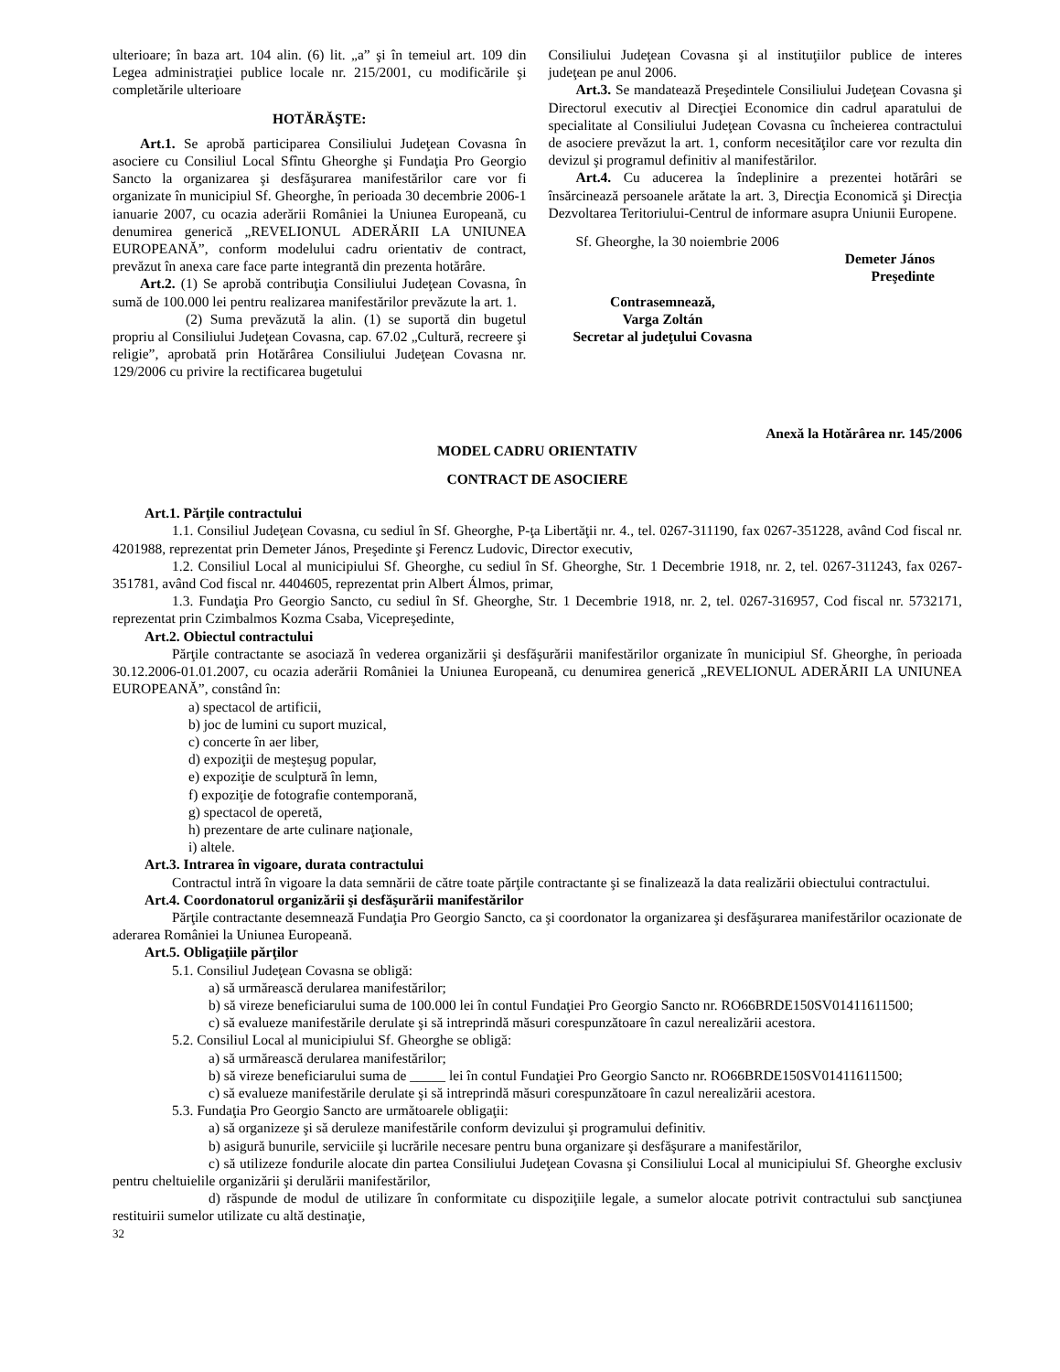ulterioare; în baza art. 104 alin. (6) lit. „a” şi în temeiul art. 109 din Legea administraţiei publice locale nr. 215/2001, cu modificările şi completările ulterioare
HOTĂRĂŞTE:
Art.1. Se aprobă participarea Consiliului Judeţean Covasna în asociere cu Consiliul Local Sfîntu Gheorghe şi Fundaţia Pro Georgio Sancto la organizarea şi desfăşurarea manifestărilor care vor fi organizate în municipiul Sf. Gheorghe, în perioada 30 decembrie 2006-1 ianuarie 2007, cu ocazia aderării României la Uniunea Europeană, cu denumirea generică „REVELIONUL ADERĂRII LA UNIUNEA EUROPEANĂ”, conform modelului cadru orientativ de contract, prevăzut în anexa care face parte integrantă din prezenta hotărâre.
Art.2. (1) Se aprobă contribuţia Consiliului Judeţean Covasna, în sumă de 100.000 lei pentru realizarea manifestărilor prevăzute la art. 1.
(2) Suma prevăzută la alin. (1) se suportă din bugetul propriu al Consiliului Judeţean Covasna, cap. 67.02 „Cultură, recreere şi religie”, aprobată prin Hotărârea Consiliului Judeţean Covasna nr. 129/2006 cu privire la rectificarea bugetului
Consiliului Judeţean Covasna şi al instituţiilor publice de interes judeţean pe anul 2006.
Art.3. Se mandatează Preşedintele Consiliului Judeţean Covasna şi Directorul executiv al Direcţiei Economice din cadrul aparatului de specialitate al Consiliului Judeţean Covasna cu încheierea contractului de asociere prevăzut la art. 1, conform necesităţilor care vor rezulta din devizul şi programul definitiv al manifestărilor.
Art.4. Cu aducerea la îndeplinire a prezentei hotărâri se însărcinează persoanele arătate la art. 3, Direcţia Economică şi Direcţia Dezvoltarea Teritoriului-Centrul de informare asupra Uniunii Europene.
Sf. Gheorghe, la 30 noiembrie 2006
Demeter János
Preşedinte
Contrasemnează,
Varga Zoltán
Secretar al judeţului Covasna
Anexă la Hotărârea nr. 145/2006
MODEL CADRU ORIENTATIV
CONTRACT DE ASOCIERE
Art.1. Părţile contractului
1.1. Consiliul Judeţean Covasna, cu sediul în Sf. Gheorghe, P-ţa Libertăţii nr. 4., tel. 0267-311190, fax 0267-351228, având Cod fiscal nr. 4201988, reprezentat prin Demeter János, Preşedinte şi Ferencz Ludovic, Director executiv,
1.2. Consiliul Local al municipiului Sf. Gheorghe, cu sediul în Sf. Gheorghe, Str. 1 Decembrie 1918, nr. 2, tel. 0267-311243, fax 0267-351781, având Cod fiscal nr. 4404605, reprezentat prin Albert Álmos, primar,
1.3. Fundaţia Pro Georgio Sancto, cu sediul în Sf. Gheorghe, Str. 1 Decembrie 1918, nr. 2, tel. 0267-316957, Cod fiscal nr. 5732171, reprezentat prin Czimbalmos Kozma Csaba, Vicepreşedinte,
Art.2. Obiectul contractului
Părţile contractante se asociază în vederea organizării şi desfăşurării manifestărilor organizate în municipiul Sf. Gheorghe, în perioada 30.12.2006-01.01.2007, cu ocazia aderării României la Uniunea Europeană, cu denumirea generică „REVELIONUL ADERĂRII LA UNIUNEA EUROPEANĂ”, constând în:
a) spectacol de artificii,
b) joc de lumini cu suport muzical,
c) concerte în aer liber,
d) expoziţii de meşteşug popular,
e) expoziţie de sculptură în lemn,
f) expoziţie de fotografie contemporană,
g) spectacol de operetă,
h) prezentare de arte culinare naţionale,
i) altele.
Art.3. Intrarea în vigoare, durata contractului
Contractul intră în vigoare la data semnării de către toate părţile contractante şi se finalizează la data realizării obiectului contractului.
Art.4. Coordonatorul organizării şi desfăşurării manifestărilor
Părţile contractante desemnează Fundaţia Pro Georgio Sancto, ca şi coordonator la organizarea şi desfăşurarea manifestărilor ocazionate de aderarea României la Uniunea Europeană.
Art.5. Obligaţiile părţilor
5.1. Consiliul Judeţean Covasna se obligă:
a) să urmărească derularea manifestărilor;
b) să vireze beneficiarului suma de 100.000 lei în contul Fundaţiei Pro Georgio Sancto nr. RO66BRDE150SV01411611500;
c) să evalueze manifestările derulate şi să intreprindă măsuri corespunzătoare în cazul nerealizării acestora.
5.2. Consiliul Local al municipiului Sf. Gheorghe se obligă:
a) să urmărească derularea manifestărilor;
b) să vireze beneficiarului suma de _____ lei în contul Fundaţiei Pro Georgio Sancto nr. RO66BRDE150SV01411611500;
c) să evalueze manifestările derulate şi să intreprindă măsuri corespunzătoare în cazul nerealizării acestora.
5.3. Fundaţia Pro Georgio Sancto are următoarele obligaţii:
a) să organizeze şi să deruleze manifestările conform devizului şi programului definitiv.
b) asigură bunurile, serviciile şi lucrările necesare pentru buna organizare şi desfăşurare a manifestărilor,
c) să utilizeze fondurile alocate din partea Consiliului Judeţean Covasna şi Consiliului Local al municipiului Sf. Gheorghe exclusiv pentru cheltuielile organizării şi derulării manifestărilor,
d) răspunde de modul de utilizare în conformitate cu dispoziţiile legale, a sumelor alocate potrivit contractului sub sancţiunea restituirii sumelor utilizate cu altă destinaţie,
32